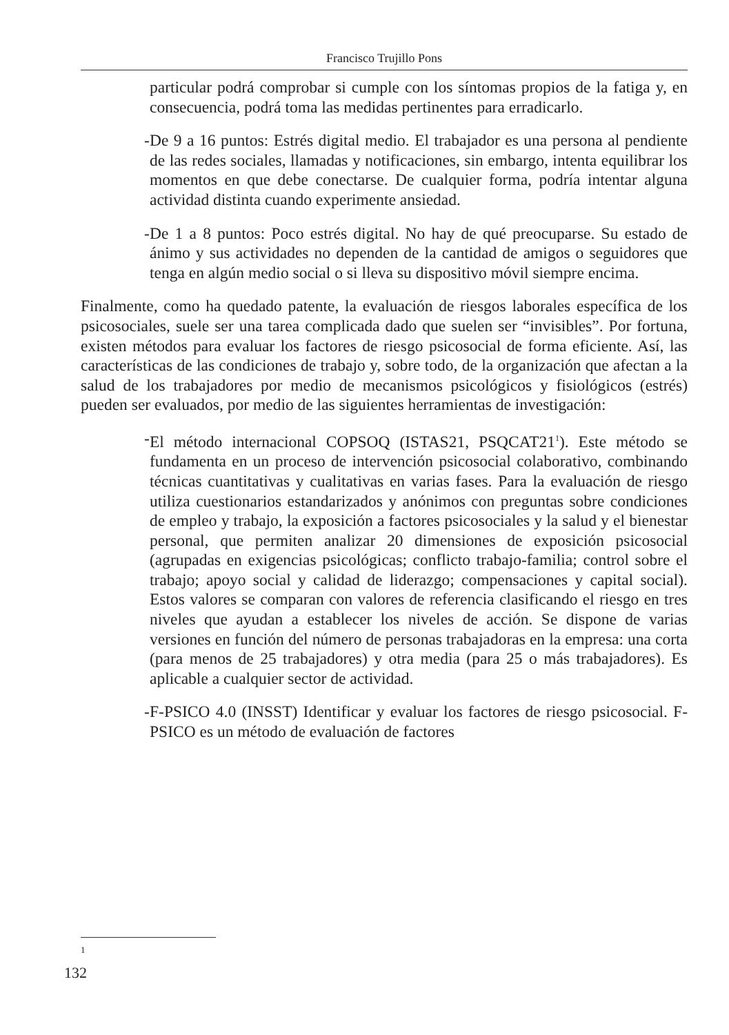Francisco Trujillo Pons
particular podrá comprobar si cumple con los síntomas propios de la fatiga y, en consecuencia, podrá toma las medidas pertinentes para erradicarlo.
- De 9 a 16 puntos: Estrés digital medio. El trabajador es una persona al pendiente de las redes sociales, llamadas y notificaciones, sin embargo, intenta equilibrar los momentos en que debe conectarse. De cualquier forma, podría intentar alguna actividad distinta cuando experimente ansiedad.
- De 1 a 8 puntos: Poco estrés digital. No hay de qué preocuparse. Su estado de ánimo y sus actividades no dependen de la cantidad de amigos o seguidores que tenga en algún medio social o si lleva su dispositivo móvil siempre encima.
Finalmente, como ha quedado patente, la evaluación de riesgos laborales específica de los psicosociales, suele ser una tarea complicada dado que suelen ser “invisibles”. Por fortuna, existen métodos para evaluar los factores de riesgo psicosocial de forma eficiente. Así, las características de las condiciones de trabajo y, sobre todo, de la organización que afectan a la salud de los trabajadores por medio de mecanismos psicológicos y fisiológicos (estrés) pueden ser evaluados, por medio de las siguientes herramientas de investigación:
- El método internacional COPSOQ (ISTAS21, PSQCAT21<sup>1</sup>). Este método se fundamenta en un proceso de intervención psicosocial colaborativo, combinando técnicas cuantitativas y cualitativas en varias fases. Para la evaluación de riesgo utiliza cuestionarios estandarizados y anónimos con preguntas sobre condiciones de empleo y trabajo, la exposición a factores psicosociales y la salud y el bienestar personal, que permiten analizar 20 dimensiones de exposición psicosocial (agrupadas en exigencias psicológicas; conflicto trabajo-familia; control sobre el trabajo; apoyo social y calidad de liderazgo; compensaciones y capital social). Estos valores se comparan con valores de referencia clasificando el riesgo en tres niveles que ayudan a establecer los niveles de acción. Se dispone de varias versiones en función del número de personas trabajadoras en la empresa: una corta (para menos de 25 trabajadores) y otra media (para 25 o más trabajadores). Es aplicable a cualquier sector de actividad.
- F-PSICO 4.0 (INSST) Identificar y evaluar los factores de riesgo psicosocial. F-PSICO es un método de evaluación de factores
1
132